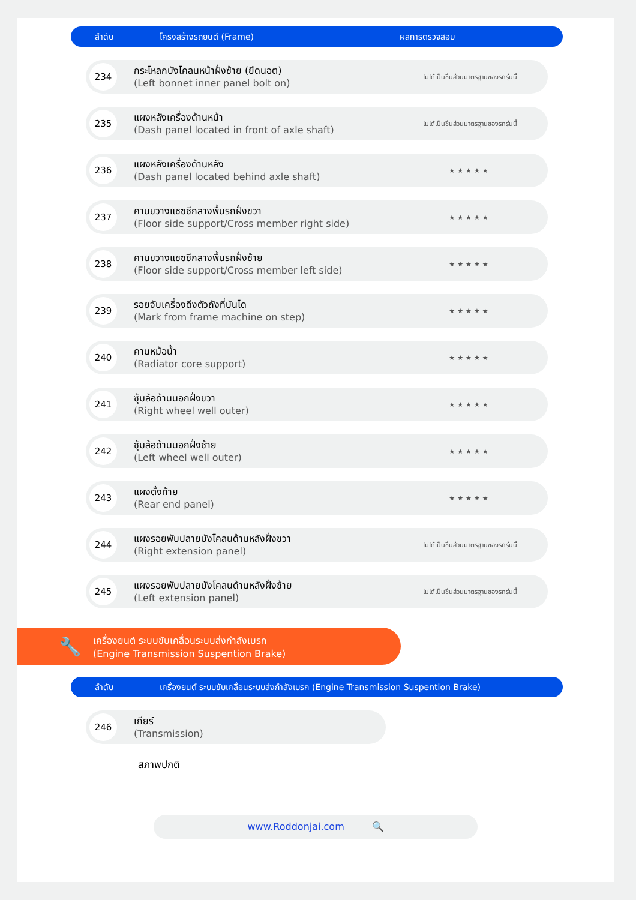ลำดับ โครงสร้างรถยนต์ (Frame) ผลการตรวจสอบ
| 234 | กระโหลกบังโคลนหน้าฝั่งซ้าย (ยึดนอต) (Left bonnet inner panel bolt on) | ไม่ได้เป็นชิ้นส่วนมาตรฐานของรถรุ่นนี้ |
| 235 | แผงหลังเครื่องด้านหน้า (Dash panel located in front of axle shaft) | ไม่ได้เป็นชิ้นส่วนมาตรฐานของรถรุ่นนี้ |
| 236 | แผงหลังเครื่องด้านหลัง (Dash panel located behind axle shaft) | ★★★★★ |
| 237 | คานขวางแชซซีกลางพื้นรถฝั่งขวา (Floor side support/Cross member right side) | ★★★★★ |
| 238 | คานขวางแชซซีกลางพื้นรถฝั่งซ้าย (Floor side support/Cross member left side) | ★★★★★ |
| 239 | รอยจับเครื่องดึงตัวถังที่บันได (Mark from frame machine on step) | ★★★★★ |
| 240 | คานหม้อน้ำ (Radiator core support) | ★★★★★ |
| 241 | ซุ้มล้อด้านนอกฝั่งขวา (Right wheel well outer) | ★★★★★ |
| 242 | ซุ้มล้อด้านนอกฝั่งซ้าย (Left wheel well outer) | ★★★★★ |
| 243 | แผงตั้งท้าย (Rear end panel) | ★★★★★ |
| 244 | แผงรอยพับปลายบังโคลนด้านหลังฝั่งขวา (Right extension panel) | ไม่ได้เป็นชิ้นส่วนมาตรฐานของรถรุ่นนี้ |
| 245 | แผงรอยพับปลายบังโคลนด้านหลังฝั่งซ้าย (Left extension panel) | ไม่ได้เป็นชิ้นส่วนมาตรฐานของรถรุ่นนี้ |
🔧 เครื่องยนต์ ระบบขับเคลื่อนระบบส่งกำลังเบรก
(Engine Transmission Suspention Brake)
ลำดับ เครื่องยนต์ ระบบขับเคลื่อนระบบส่งกำลังเบรก (Engine Transmission Suspention Brake)
| 246 | เกียร์ (Transmission) |
สภาพปกติ
www.Roddonjai.com 🔍